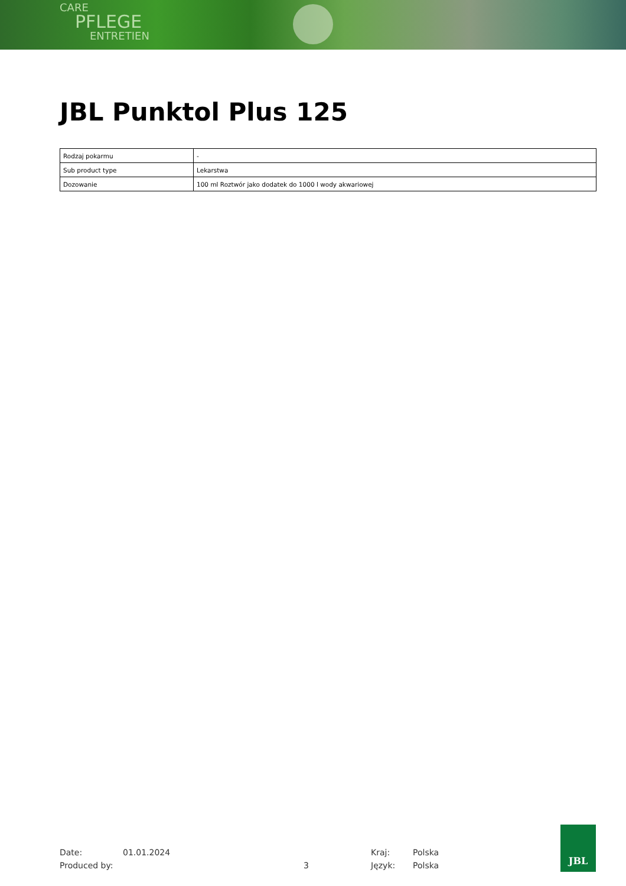CARE
PFLEGE
ENTRETIEN
JBL Punktol Plus 125
| Rodzaj pokarmu | - |
| Sub product type | Lekarstwa |
| Dozowanie | 100 ml Roztwór jako dodatek do 1000 l wody akwariowej |
Date: 01.01.2024 Kraj: Polska
Produced by: 3 Język: Polska
JBL